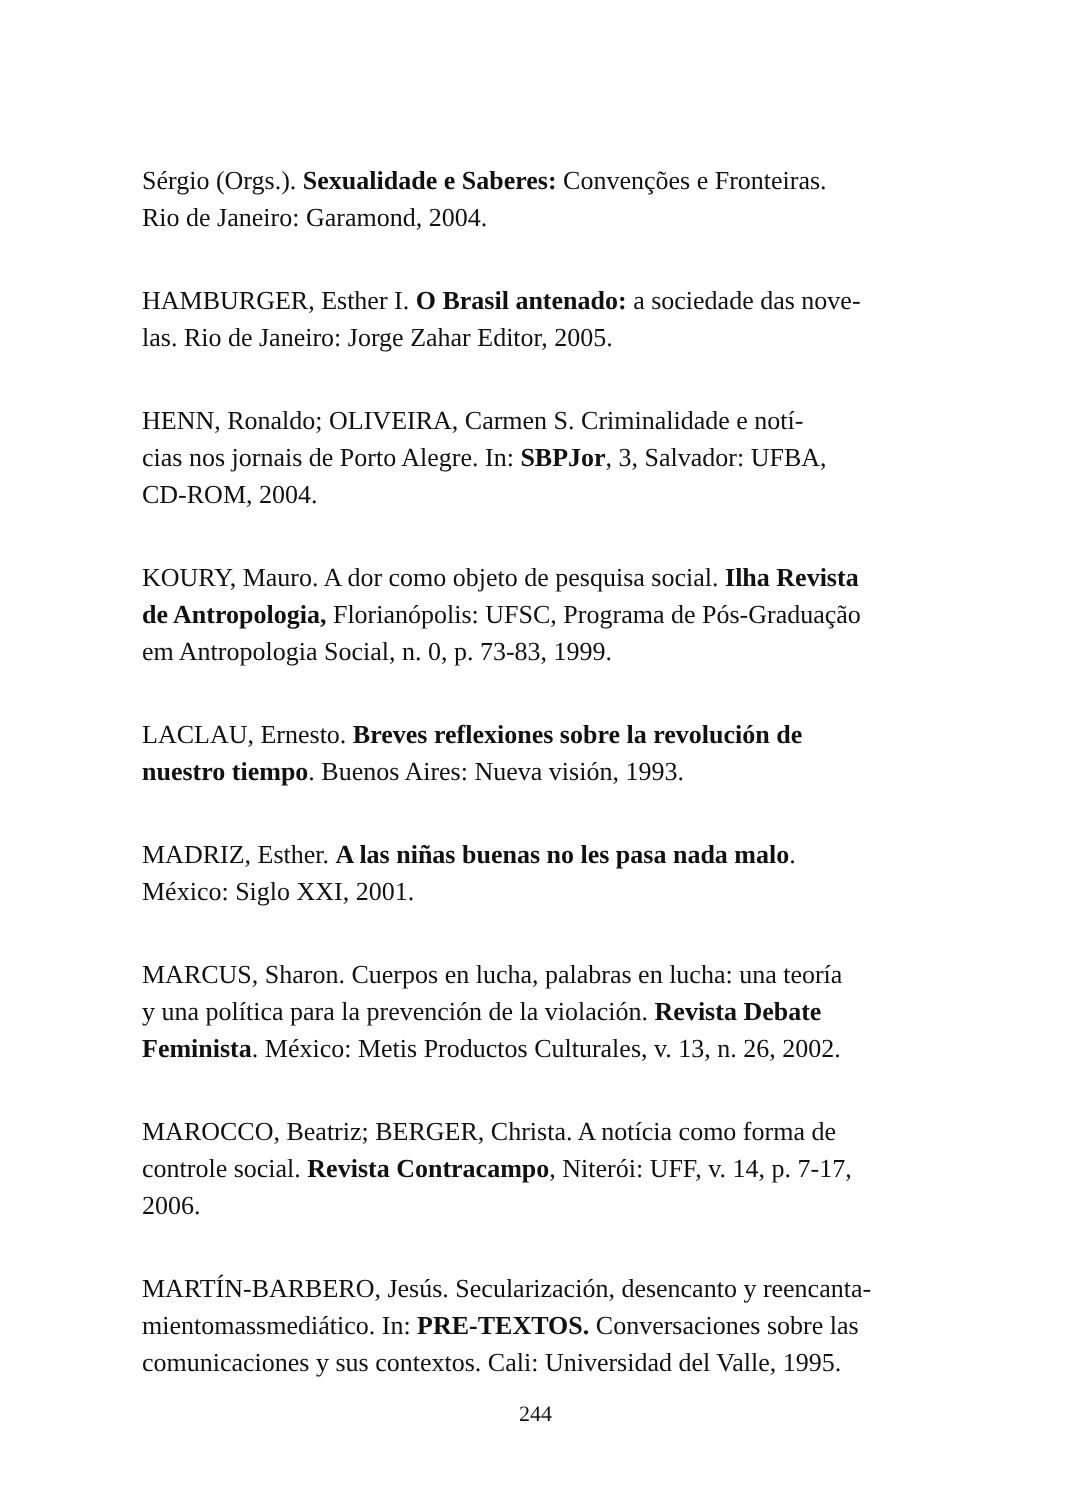Sérgio (Orgs.). Sexualidade e Saberes: Convenções e Fronteiras.
Rio de Janeiro: Garamond, 2004.
HAMBURGER, Esther I. O Brasil antenado: a sociedade das nove-
las. Rio de Janeiro: Jorge Zahar Editor, 2005.
HENN, Ronaldo; OLIVEIRA, Carmen S. Criminalidade e notí-
cias nos jornais de Porto Alegre. In: SBPJor, 3, Salvador: UFBA,
CD-ROM, 2004.
KOURY, Mauro. A dor como objeto de pesquisa social. Ilha Revista
de Antropologia, Florianópolis: UFSC, Programa de Pós-Graduação
em Antropologia Social, n. 0, p. 73-83, 1999.
LACLAU, Ernesto. Breves reflexiones sobre la revolución de
nuestro tiempo. Buenos Aires: Nueva visión, 1993.
MADRIZ, Esther. A las niñas buenas no les pasa nada malo.
México: Siglo XXI, 2001.
MARCUS, Sharon. Cuerpos en lucha, palabras en lucha: una teoría
y una política para la prevención de la violación. Revista Debate
Feminista. México: Metis Productos Culturales, v. 13, n. 26, 2002.
MAROCCO, Beatriz; BERGER, Christa. A notícia como forma de
controle social. Revista Contracampo, Niterói: UFF, v. 14, p. 7-17,
2006.
MARTÍN-BARBERO, Jesús. Secularización, desencanto y reencanta-
mientomassmediático. In: PRE-TEXTOS. Conversaciones sobre las
comunicaciones y sus contextos. Cali: Universidad del Valle, 1995.
244